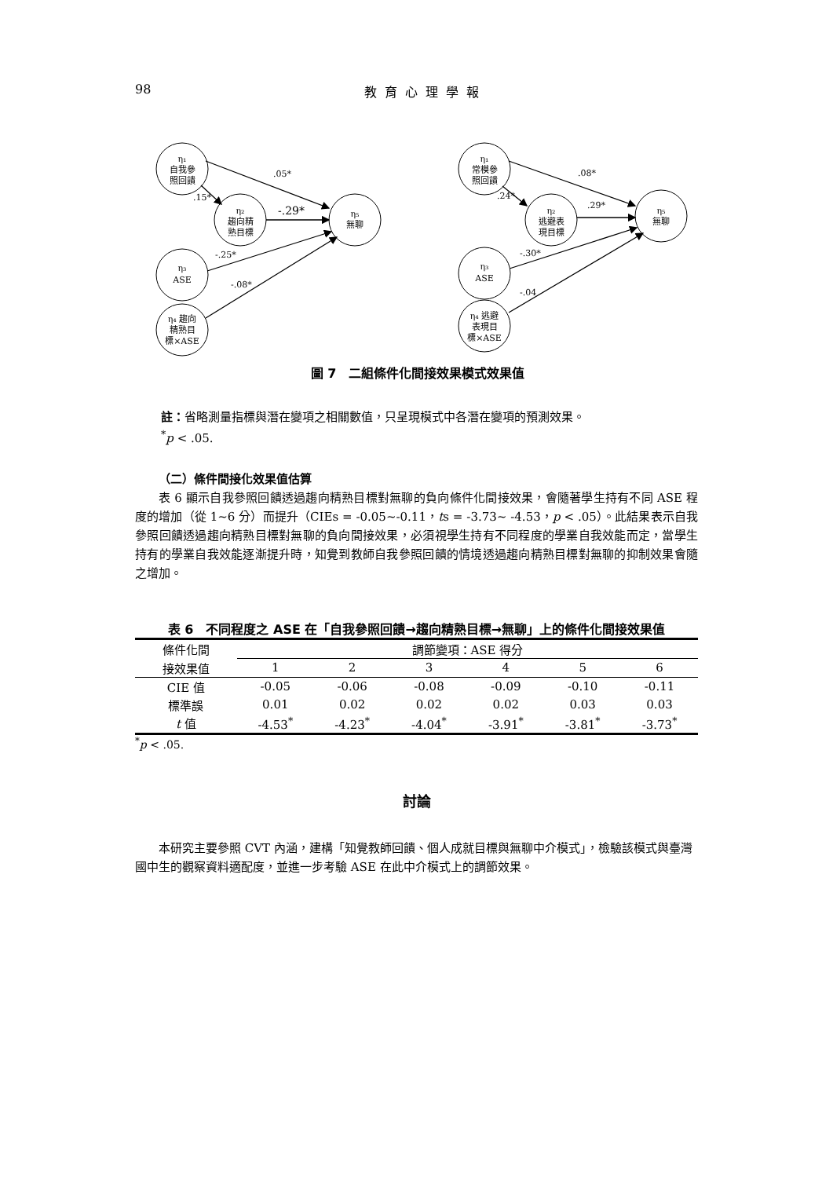98 教育心理學報
η₁
自我參
照回饋
η₂
趨向精
熟目標
η₅
無聊
η₃
ASE
η₄ 趨向
精熟目
標×ASE
η₁
常模參
照回饋
η₂
逃避表
現目標
η₅
無聊
η₃
ASE
η₄ 逃避
表現目
標×ASE
.05*
.15*
-.29*
-.25*
-.08*
.08*
.24*
.29*
-.30*
-.04
圖 7　二組條件化間接效果模式效果值
註：省略測量指標與潛在變項之相關數值，只呈現模式中各潛在變項的預測效果。
<sup>*</sup> p < .05.
（二）條件間接化效果值估算
表 6 顯示自我參照回饋透過趨向精熟目標對無聊的負向條件化間接效果，會隨著學生持有不同 ASE 程度的增加（從 1~6 分）而提升（CIEs = -0.05~-0.11，ts = -3.73~ -4.53，p < .05）。此結果表示自我參照回饋透過趨向精熟目標對無聊的負向間接效果，必須視學生持有不同程度的學業自我效能而定，當學生持有的學業自我效能逐漸提升時，知覺到教師自我參照回饋的情境透過趨向精熟目標對無聊的抑制效果會隨之增加。
表 6　不同程度之 ASE 在「自我參照回饋→趨向精熟目標→無聊」上的條件化間接效果值
| 條件化間 | 調節變項：ASE 得分 | | | | | |
| --- | --- | --- | --- | --- | --- | --- |
| 接效果值 | 1 | 2 | 3 | 4 | 5 | 6 |
| CIE 值 | -0.05 | -0.06 | -0.08 | -0.09 | -0.10 | -0.11 |
| 標準誤 | 0.01 | 0.02 | 0.02 | 0.02 | 0.03 | 0.03 |
| t 值 | -4.53<sup>*</sup> | -4.23<sup>*</sup> | -4.04<sup>*</sup> | -3.91<sup>*</sup> | -3.81<sup>*</sup> | -3.73<sup>*</sup> |
<sup>*</sup> p < .05.
討論
本研究主要參照 CVT 內涵，建構「知覺教師回饋、個人成就目標與無聊中介模式」，檢驗該模式與臺灣國中生的觀察資料適配度，並進一步考驗 ASE 在此中介模式上的調節效果。